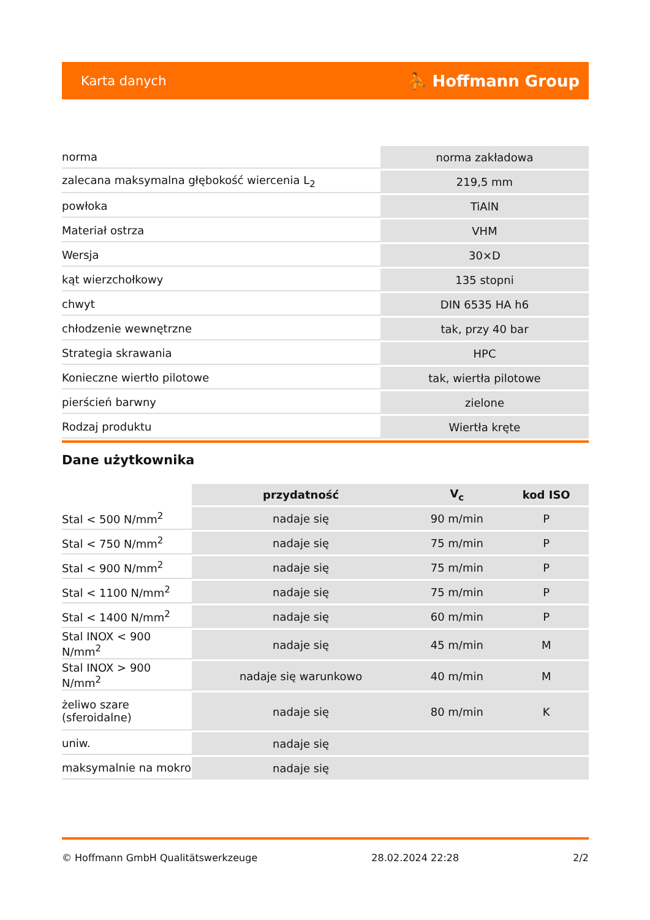Karta danych ⛹ Hoffmann Group
| norma | norma zakładowa |
| zalecana maksymalna głębokość wiercenia L<sub>2</sub> | 219,5 mm |
| powłoka | TiAlN |
| Materiał ostrza | VHM |
| Wersja | 30×D |
| kąt wierzchołkowy | 135 stopni |
| chwyt | DIN 6535 HA h6 |
| chłodzenie wewnętrzne | tak, przy 40 bar |
| Strategia skrawania | HPC |
| Konieczne wiertło pilotowe | tak, wiertła pilotowe |
| pierścień barwny | zielone |
| Rodzaj produktu | Wiertła kręte |
Dane użytkownika
| | przydatność | V<sub>c</sub> | kod ISO |
| --- | --- | --- | --- |
| Stal < 500 N/mm<sup>2</sup> | nadaje się | 90 m/min | P |
| Stal < 750 N/mm<sup>2</sup> | nadaje się | 75 m/min | P |
| Stal < 900 N/mm<sup>2</sup> | nadaje się | 75 m/min | P |
| Stal < 1100 N/mm<sup>2</sup> | nadaje się | 75 m/min | P |
| Stal < 1400 N/mm<sup>2</sup> | nadaje się | 60 m/min | P |
| Stal INOX < 900 N/mm<sup>2</sup> | nadaje się | 45 m/min | M |
| Stal INOX > 900 N/mm<sup>2</sup> | nadaje się warunkowo | 40 m/min | M |
| żeliwo szare (sferoidalne) | nadaje się | 80 m/min | K |
| uniw. | nadaje się | | |
| maksymalnie na mokro | nadaje się | | |
© Hoffmann GmbH Qualitätswerkzeuge 28.02.2024 22:28 2/2